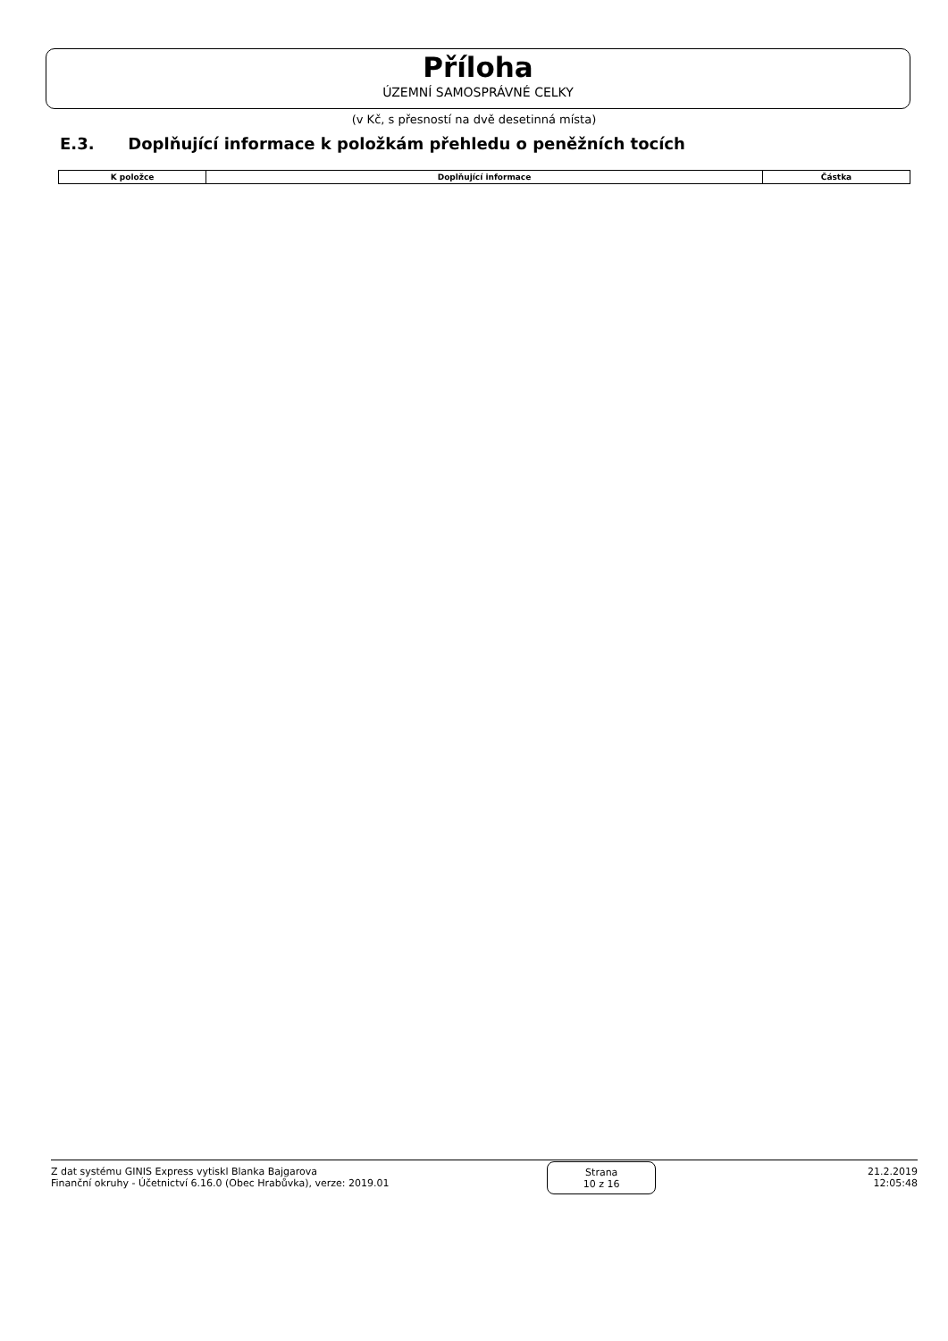Příloha
ÚZEMNÍ SAMOSPRÁVNÉ CELKY
(v Kč, s přesností na dvě desetinná místa)
E.3. Doplňující informace k položkám přehledu o peněžních tocích
| K položce | Doplňující informace | Částka |
| --- | --- | --- |
Z dat systému GINIS Express vytiskl Blanka Bajgarova
Finanční okruhy - Účetnictví 6.16.0 (Obec Hrabůvka), verze: 2019.01
Strana
10 z 16
21.2.2019
12:05:48